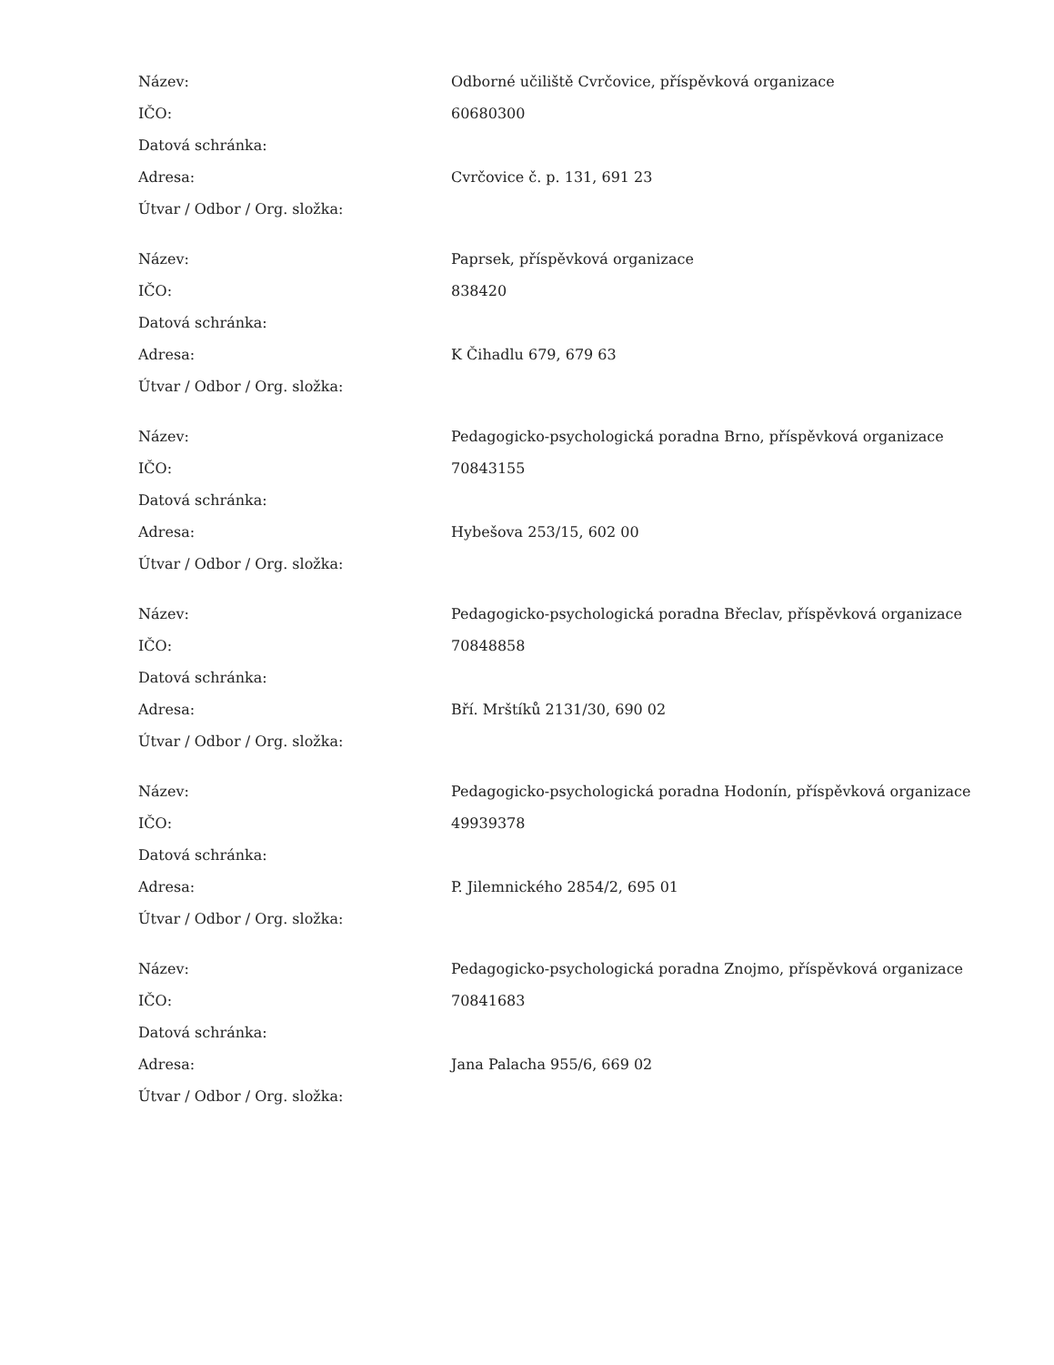| Název: | Odborné učiliště Cvrčovice, příspěvková organizace |
| IČO: | 60680300 |
| Datová schránka: | |
| Adresa: | Cvrčovice č. p. 131, 691 23 |
| Útvar / Odbor / Org. složka: | |
| Název: | Paprsek, příspěvková organizace |
| IČO: | 838420 |
| Datová schránka: | |
| Adresa: | K Čihadlu 679, 679 63 |
| Útvar / Odbor / Org. složka: | |
| Název: | Pedagogicko-psychologická poradna Brno, příspěvková organizace |
| IČO: | 70843155 |
| Datová schránka: | |
| Adresa: | Hybešova 253/15, 602 00 |
| Útvar / Odbor / Org. složka: | |
| Název: | Pedagogicko-psychologická poradna Břeclav, příspěvková organizace |
| IČO: | 70848858 |
| Datová schránka: | |
| Adresa: | Bří. Mrštíků 2131/30, 690 02 |
| Útvar / Odbor / Org. složka: | |
| Název: | Pedagogicko-psychologická poradna Hodonín, příspěvková organizace |
| IČO: | 49939378 |
| Datová schránka: | |
| Adresa: | P. Jilemnického 2854/2, 695 01 |
| Útvar / Odbor / Org. složka: | |
| Název: | Pedagogicko-psychologická poradna Znojmo, příspěvková organizace |
| IČO: | 70841683 |
| Datová schránka: | |
| Adresa: | Jana Palacha 955/6, 669 02 |
| Útvar / Odbor / Org. složka: | |